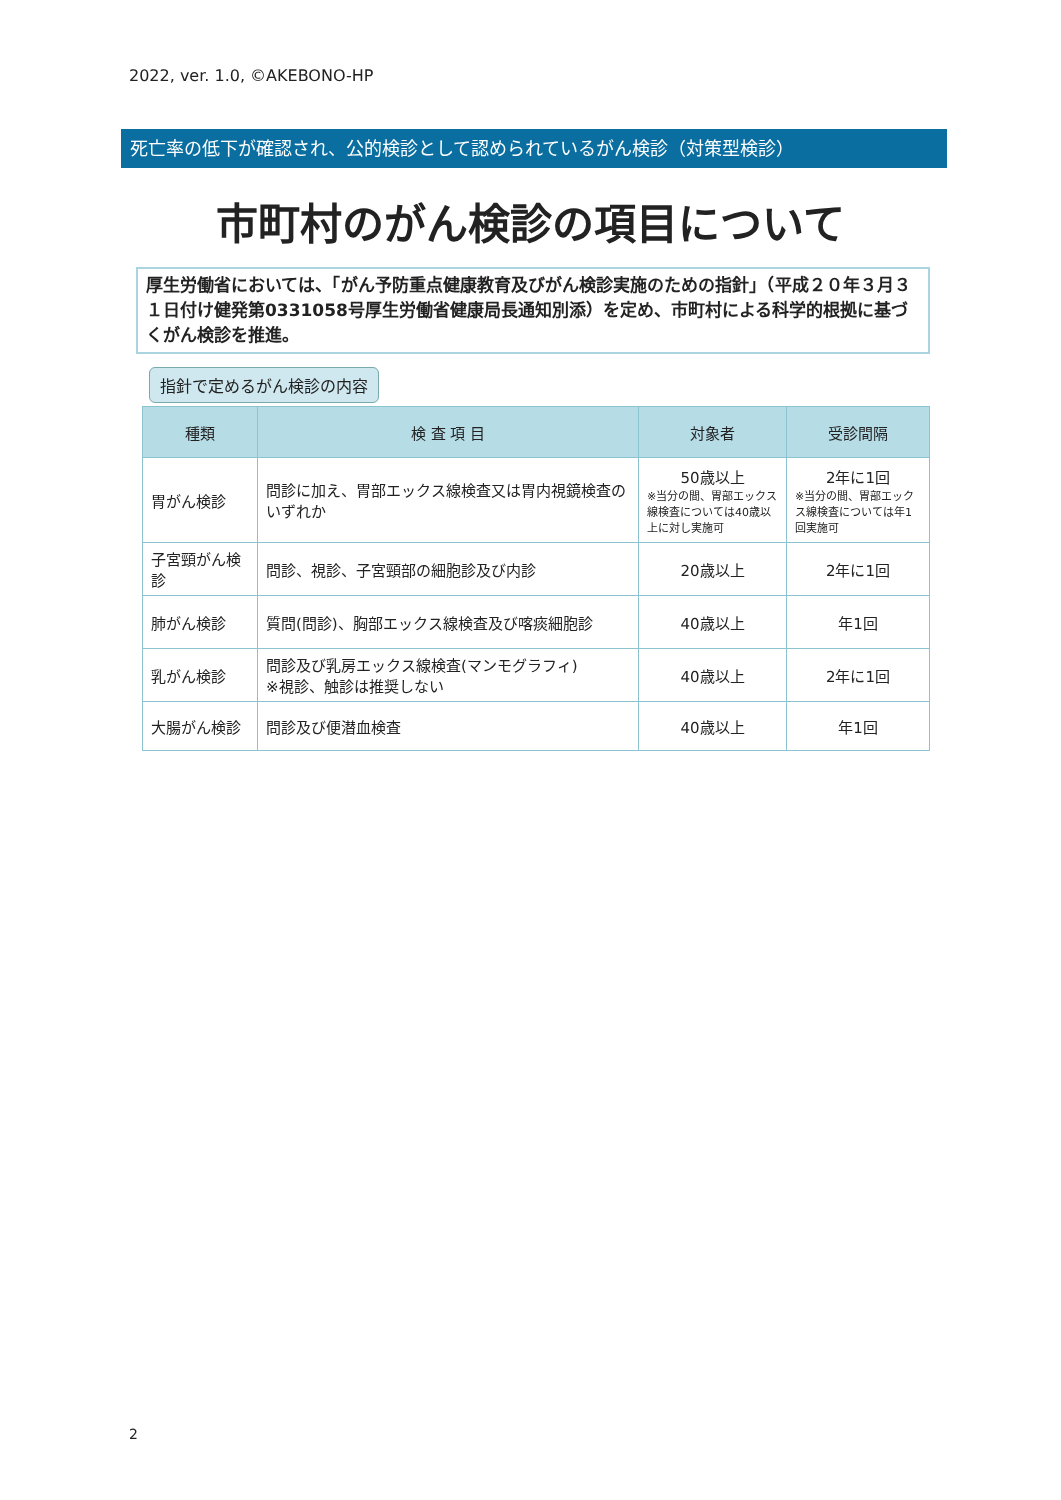2022, ver. 1.0, ©AKEBONO-HP
死亡率の低下が確認され、公的検診として認められているがん検診（対策型検診）
市町村のがん検診の項目について
厚生労働省においては、「がん予防重点健康教育及びがん検診実施のための指針」（平成２０年３月３１日付け健発第0331058号厚生労働省健康局長通知別添）を定め、市町村による科学的根拠に基づくがん検診を推進。
指針で定めるがん検診の内容
| 種類 | 検 査 項 目 | 対象者 | 受診間隔 |
| --- | --- | --- | --- |
| 胃がん検診 | 問診に加え、胃部エックス線検査又は胃内視鏡検査のいずれか | 50歳以上 ※当分の間、胃部エックス線検査については40歳以上に対し実施可 | 2年に1回 ※当分の間、胃部エックス線検査については年1回実施可 |
| 子宮頸がん検診 | 問診、視診、子宮頸部の細胞診及び内診 | 20歳以上 | 2年に1回 |
| 肺がん検診 | 質問(問診)、胸部エックス線検査及び喀痰細胞診 | 40歳以上 | 年1回 |
| 乳がん検診 | 問診及び乳房エックス線検査(マンモグラフィ) ※視診、触診は推奨しない | 40歳以上 | 2年に1回 |
| 大腸がん検診 | 問診及び便潜血検査 | 40歳以上 | 年1回 |
2